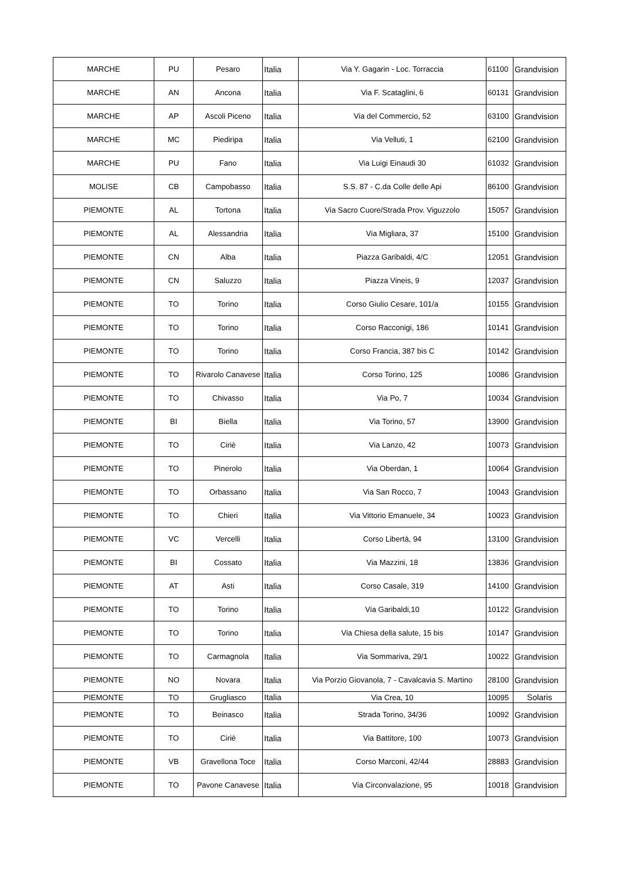| MARCHE | PU | Pesaro | Italia | Via Y. Gagarin - Loc. Torraccia | 61100 | Grandvision |
| MARCHE | AN | Ancona | Italia | Via F. Scataglini, 6 | 60131 | Grandvision |
| MARCHE | AP | Ascoli Piceno | Italia | Via del Commercio, 52 | 63100 | Grandvision |
| MARCHE | MC | Piediripa | Italia | Via Velluti, 1 | 62100 | Grandvision |
| MARCHE | PU | Fano | Italia | Via Luigi Einaudi 30 | 61032 | Grandvision |
| MOLISE | CB | Campobasso | Italia | S.S. 87 - C.da Colle delle Api | 86100 | Grandvision |
| PIEMONTE | AL | Tortona | Italia | Via Sacro Cuore/Strada Prov. Viguzzolo | 15057 | Grandvision |
| PIEMONTE | AL | Alessandria | Italia | Via Migliara, 37 | 15100 | Grandvision |
| PIEMONTE | CN | Alba | Italia | Piazza Garibaldi, 4/C | 12051 | Grandvision |
| PIEMONTE | CN | Saluzzo | Italia | Piazza Vineis, 9 | 12037 | Grandvision |
| PIEMONTE | TO | Torino | Italia | Corso Giulio Cesare, 101/a | 10155 | Grandvision |
| PIEMONTE | TO | Torino | Italia | Corso Racconigi, 186 | 10141 | Grandvision |
| PIEMONTE | TO | Torino | Italia | Corso Francia, 387 bis C | 10142 | Grandvision |
| PIEMONTE | TO | Rivarolo Canavese | Italia | Corso Torino, 125 | 10086 | Grandvision |
| PIEMONTE | TO | Chivasso | Italia | Via Po, 7 | 10034 | Grandvision |
| PIEMONTE | BI | Biella | Italia | Via Torino, 57 | 13900 | Grandvision |
| PIEMONTE | TO | Ciriè | Italia | Via Lanzo, 42 | 10073 | Grandvision |
| PIEMONTE | TO | Pinerolo | Italia | Via Oberdan, 1 | 10064 | Grandvision |
| PIEMONTE | TO | Orbassano | Italia | Via San Rocco, 7 | 10043 | Grandvision |
| PIEMONTE | TO | Chieri | Italia | Via Vittorio Emanuele, 34 | 10023 | Grandvision |
| PIEMONTE | VC | Vercelli | Italia | Corso Libertà, 94 | 13100 | Grandvision |
| PIEMONTE | BI | Cossato | Italia | Via Mazzini, 18 | 13836 | Grandvision |
| PIEMONTE | AT | Asti | Italia | Corso Casale, 319 | 14100 | Grandvision |
| PIEMONTE | TO | Torino | Italia | Via Garibaldi,10 | 10122 | Grandvision |
| PIEMONTE | TO | Torino | Italia | Via Chiesa della salute, 15 bis | 10147 | Grandvision |
| PIEMONTE | TO | Carmagnola | Italia | Via Sommariva, 29/1 | 10022 | Grandvision |
| PIEMONTE | NO | Novara | Italia | Via Porzio Giovanola, 7 - Cavalcavia S. Martino | 28100 | Grandvision |
| PIEMONTE | TO | Grugliasco | Italia | Via Crea, 10 | 10095 | Solaris |
| PIEMONTE | TO | Beinasco | Italia | Strada Torino, 34/36 | 10092 | Grandvision |
| PIEMONTE | TO | Ciriè | Italia | Via Battitore, 100 | 10073 | Grandvision |
| PIEMONTE | VB | Gravellona Toce | Italia | Corso Marconi, 42/44 | 28883 | Grandvision |
| PIEMONTE | TO | Pavone Canavese | Italia | Via Circonvalazione, 95 | 10018 | Grandvision |